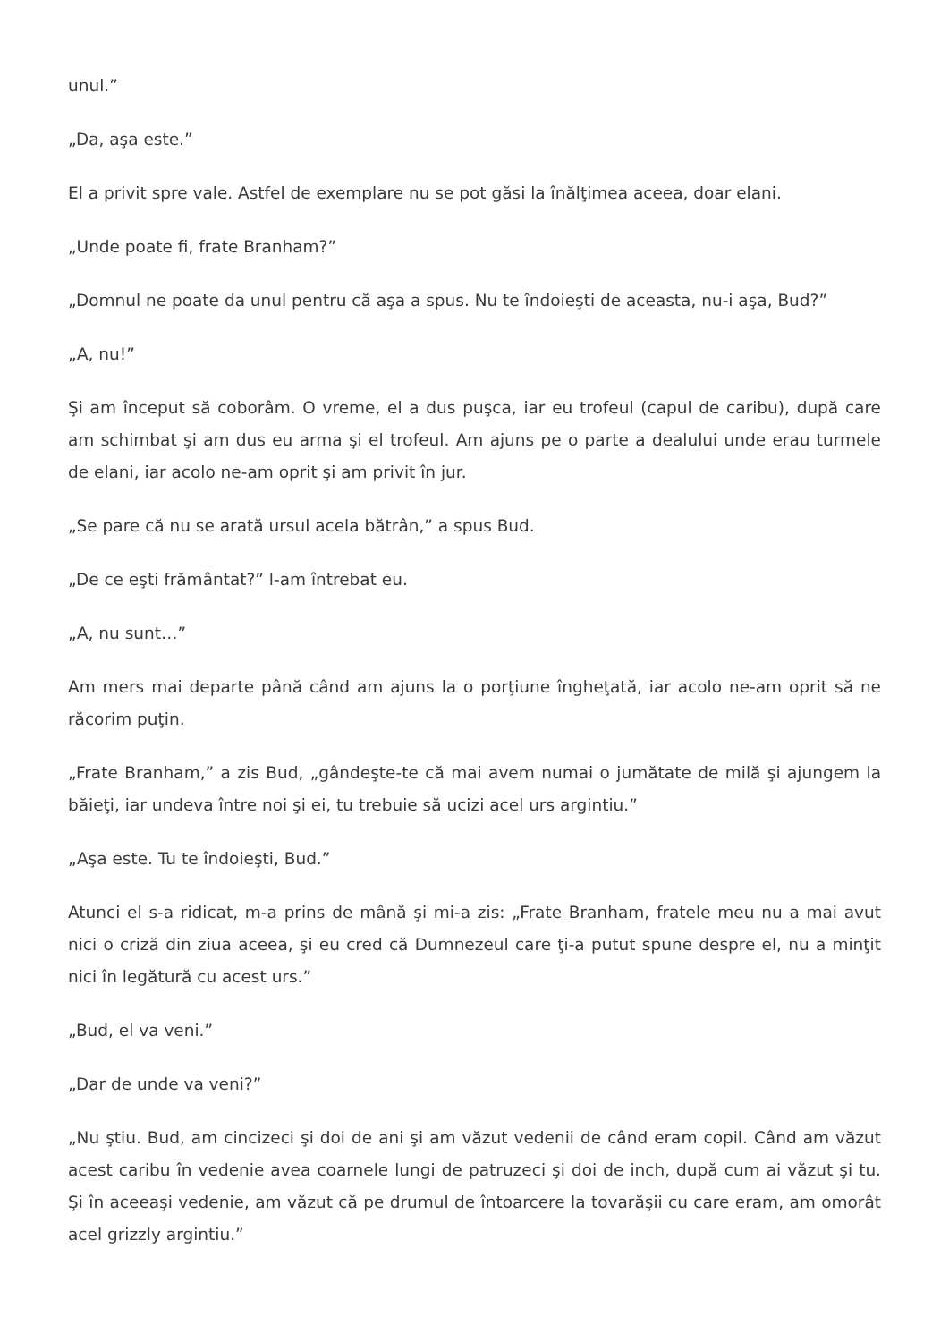unul.”
„Da, aşa este.”
El a privit spre vale. Astfel de exemplare nu se pot găsi la înălţimea aceea, doar elani.
„Unde poate fi, frate Branham?”
„Domnul ne poate da unul pentru că aşa a spus. Nu te îndoieşti de aceasta, nu-i aşa, Bud?”
„A, nu!”
Şi am început să coborâm. O vreme, el a dus puşca, iar eu trofeul (capul de caribu), după care am schimbat şi am dus eu arma şi el trofeul. Am ajuns pe o parte a dealului unde erau turmele de elani, iar acolo ne-am oprit şi am privit în jur.
„Se pare că nu se arată ursul acela bătrân,” a spus Bud.
„De ce eşti frământat?” l-am întrebat eu.
„A, nu sunt…”
Am mers mai departe până când am ajuns la o porţiune îngheţată, iar acolo ne-am oprit să ne răcorim puţin.
„Frate Branham,” a zis Bud, „gândeşte-te că mai avem numai o jumătate de milă şi ajungem la băieţi, iar undeva între noi şi ei, tu trebuie să ucizi acel urs argintiu.”
„Aşa este. Tu te îndoieşti, Bud.”
Atunci el s-a ridicat, m-a prins de mână şi mi-a zis: „Frate Branham, fratele meu nu a mai avut nici o criză din ziua aceea, şi eu cred că Dumnezeul care ţi-a putut spune despre el, nu a minţit nici în legătură cu acest urs.”
„Bud, el va veni.”
„Dar de unde va veni?”
„Nu ştiu. Bud, am cincizeci şi doi de ani şi am văzut vedenii de când eram copil. Când am văzut acest caribu în vedenie avea coarnele lungi de patruzeci şi doi de inch, după cum ai văzut şi tu. Şi în aceeaşi vedenie, am văzut că pe drumul de întoarcere la tovarăşii cu care eram, am omorât acel grizzly argintiu.”